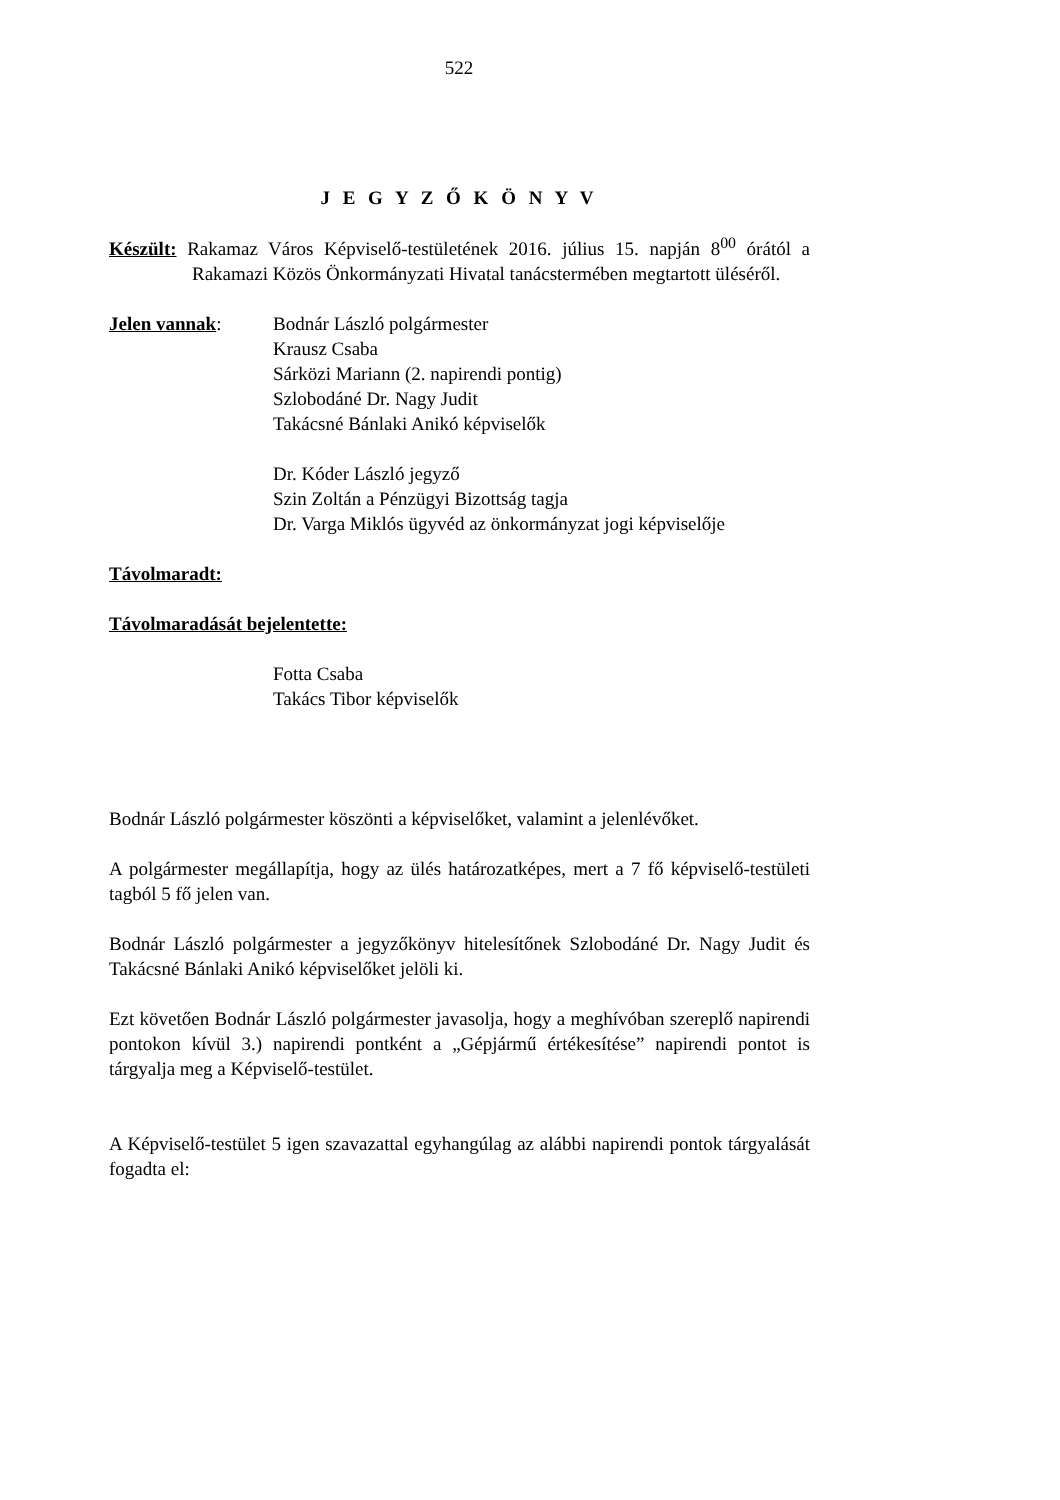522
J E G Y Z Ő K Ö N Y V
Készült: Rakamaz Város Képviselő-testületének 2016. július 15. napján 8<sup>00</sup> órától a Rakamazi Közös Önkormányzati Hivatal tanácstermében megtartott üléséről.
Jelen vannak: Bodnár László polgármester
Krausz Csaba
Sárközi Mariann (2. napirendi pontig)
Szlobodáné Dr. Nagy Judit
Takácsné Bánlaki Anikó képviselők
Dr. Kóder László jegyző
Szin Zoltán a Pénzügyi Bizottság tagja
Dr. Varga Miklós ügyvéd az önkormányzat jogi képviselője
Távolmaradt:
Távolmaradását bejelentette:
Fotta Csaba
Takács Tibor képviselők
Bodnár László polgármester köszönti a képviselőket, valamint a jelenlévőket.
A polgármester megállapítja, hogy az ülés határozatképes, mert a 7 fő képviselő-testületi tagból 5 fő jelen van.
Bodnár László polgármester a jegyzőkönyv hitelesítőnek Szlobodáné Dr. Nagy Judit és Takácsné Bánlaki Anikó képviselőket jelöli ki.
Ezt követően Bodnár László polgármester javasolja, hogy a meghívóban szereplő napirendi pontokon kívül 3.) napirendi pontként a „Gépjármű értékesítése” napirendi pontot is tárgyalja meg a Képviselő-testület.
A Képviselő-testület 5 igen szavazattal egyhangúlag az alábbi napirendi pontok tárgyalását fogadta el: